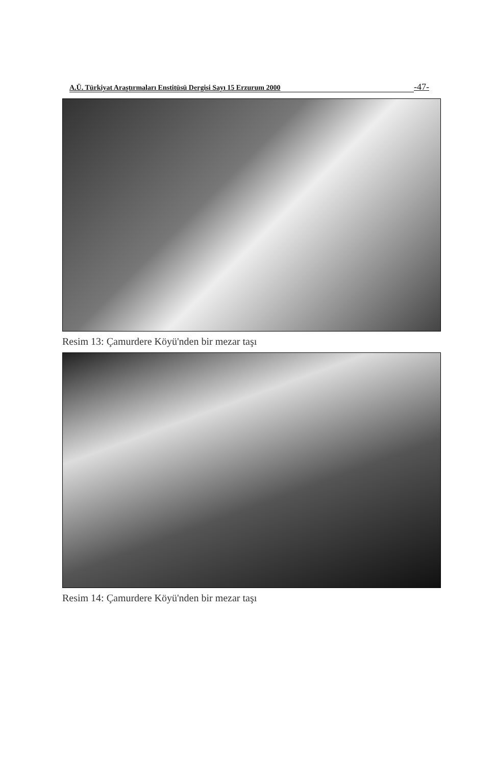A.Ü. Türkiyat Araştırmaları Enstitüsü Dergisi Sayı 15 Erzurum 2000 -47-
Resim 13: Çamurdere Köyü'nden bir mezar taşı
Resim 14: Çamurdere Köyü'nden bir mezar taşı